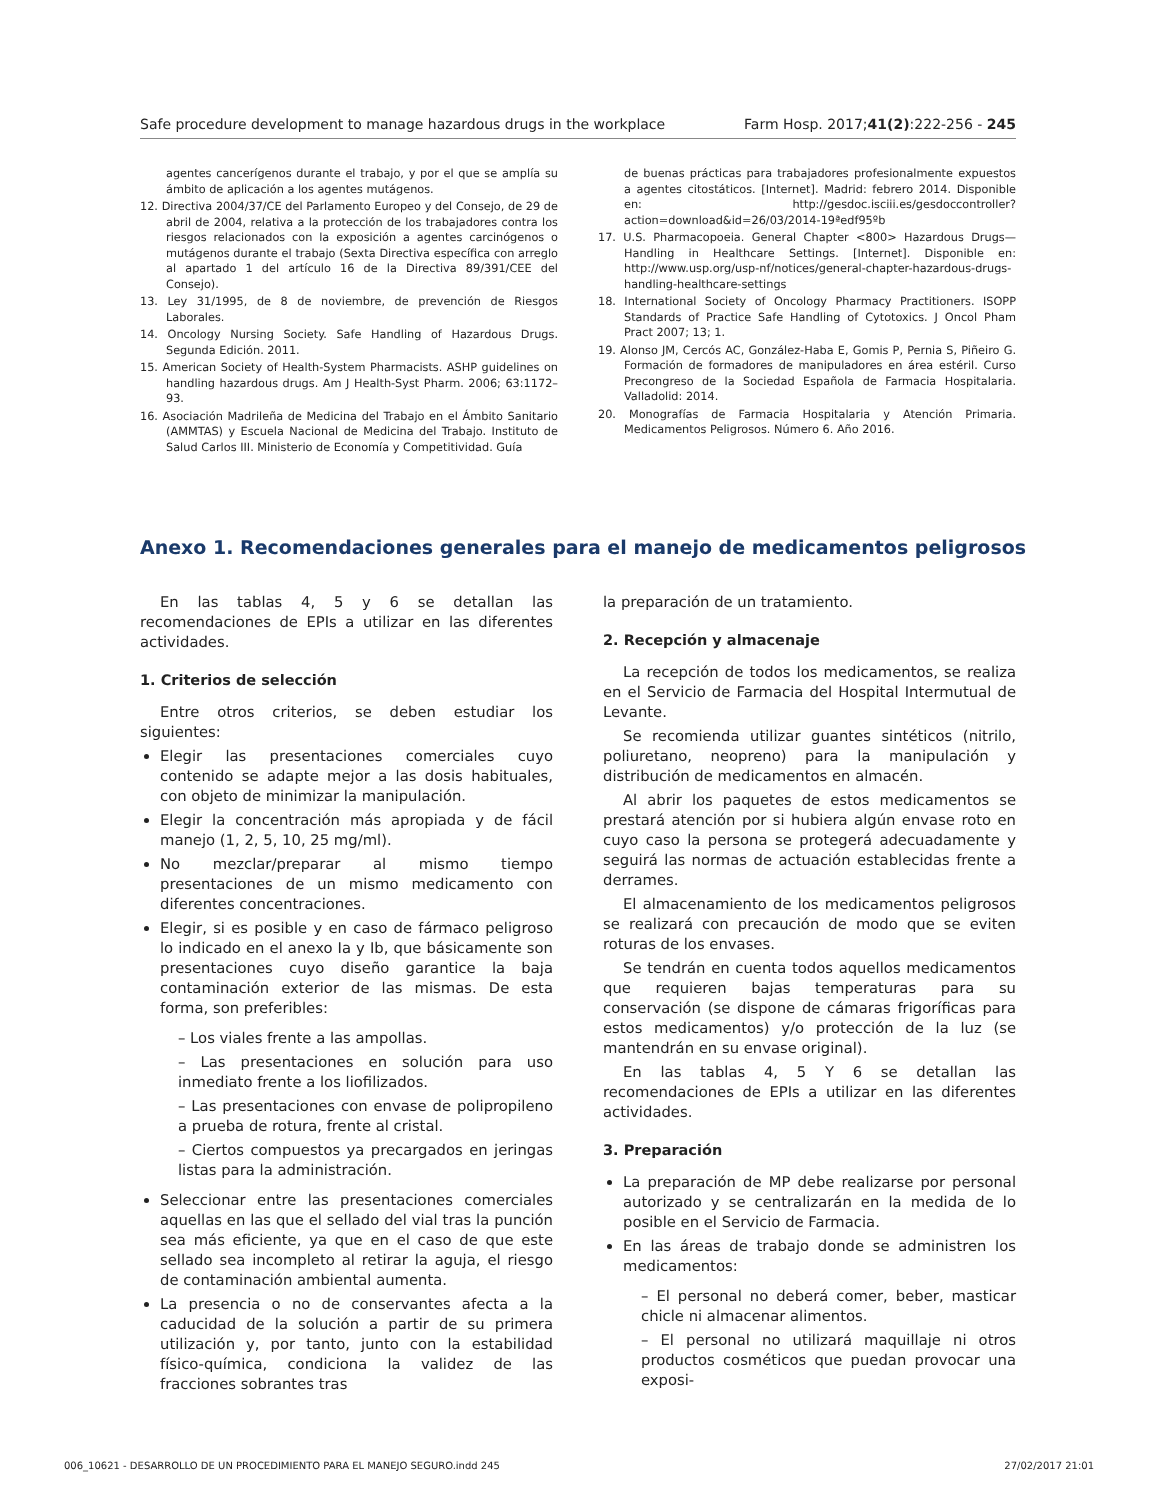Safe procedure development to manage hazardous drugs in the workplace Farm Hosp. 2017;41(2):222-256 - 245
agentes cancerígenos durante el trabajo, y por el que se amplía su ámbito de aplicación a los agentes mutágenos.
12. Directiva 2004/37/CE del Parlamento Europeo y del Consejo, de 29 de abril de 2004, relativa a la protección de los trabajadores contra los riesgos relacionados con la exposición a agentes carcinógenos o mutágenos durante el trabajo (Sexta Directiva específica con arreglo al apartado 1 del artículo 16 de la Directiva 89/391/CEE del Consejo).
13. Ley 31/1995, de 8 de noviembre, de prevención de Riesgos Laborales.
14. Oncology Nursing Society. Safe Handling of Hazardous Drugs. Segunda Edición. 2011.
15. American Society of Health-System Pharmacists. ASHP guidelines on handling hazardous drugs. Am J Health-Syst Pharm. 2006; 63:1172–93.
16. Asociación Madrileña de Medicina del Trabajo en el Ámbito Sanitario (AMMTAS) y Escuela Nacional de Medicina del Trabajo. Instituto de Salud Carlos III. Ministerio de Economía y Competitividad. Guía
de buenas prácticas para trabajadores profesionalmente expuestos a agentes citostáticos. [Internet]. Madrid: febrero 2014. Disponible en: http://gesdoc.isciii.es/gesdoccontroller?action=download&id=26/03/2014-19ªedf95ºb
17. U.S. Pharmacopoeia. General Chapter <800> Hazardous Drugs—Handling in Healthcare Settings. [Internet]. Disponible en: http://www.usp.org/usp-nf/notices/general-chapter-hazardous-drugs-handling-healthcare-settings
18. International Society of Oncology Pharmacy Practitioners. ISOPP Standards of Practice Safe Handling of Cytotoxics. J Oncol Pham Pract 2007; 13; 1.
19. Alonso JM, Cercós AC, González-Haba E, Gomis P, Pernia S, Piñeiro G. Formación de formadores de manipuladores en área estéril. Curso Precongreso de la Sociedad Española de Farmacia Hospitalaria. Valladolid: 2014.
20. Monografías de Farmacia Hospitalaria y Atención Primaria. Medicamentos Peligrosos. Número 6. Año 2016.
Anexo 1. Recomendaciones generales para el manejo de medicamentos peligrosos
En las tablas 4, 5 y 6 se detallan las recomendaciones de EPIs a utilizar en las diferentes actividades.
1. Criterios de selección
Entre otros criterios, se deben estudiar los siguientes:
Elegir las presentaciones comerciales cuyo contenido se adapte mejor a las dosis habituales, con objeto de minimizar la manipulación.
Elegir la concentración más apropiada y de fácil manejo (1, 2, 5, 10, 25 mg/ml).
No mezclar/preparar al mismo tiempo presentaciones de un mismo medicamento con diferentes concentraciones.
Elegir, si es posible y en caso de fármaco peligroso lo indicado en el anexo Ia y Ib, que básicamente son presentaciones cuyo diseño garantice la baja contaminación exterior de las mismas. De esta forma, son preferibles:
– Los viales frente a las ampollas.
– Las presentaciones en solución para uso inmediato frente a los liofilizados.
– Las presentaciones con envase de polipropileno a prueba de rotura, frente al cristal.
– Ciertos compuestos ya precargados en jeringas listas para la administración.
Seleccionar entre las presentaciones comerciales aquellas en las que el sellado del vial tras la punción sea más eficiente, ya que en el caso de que este sellado sea incompleto al retirar la aguja, el riesgo de contaminación ambiental aumenta.
La presencia o no de conservantes afecta a la caducidad de la solución a partir de su primera utilización y, por tanto, junto con la estabilidad físico-química, condiciona la validez de las fracciones sobrantes tras
la preparación de un tratamiento.
2. Recepción y almacenaje
La recepción de todos los medicamentos, se realiza en el Servicio de Farmacia del Hospital Intermutual de Levante.
Se recomienda utilizar guantes sintéticos (nitrilo, poliuretano, neopreno) para la manipulación y distribución de medicamentos en almacén.
Al abrir los paquetes de estos medicamentos se prestará atención por si hubiera algún envase roto en cuyo caso la persona se protegerá adecuadamente y seguirá las normas de actuación establecidas frente a derrames.
El almacenamiento de los medicamentos peligrosos se realizará con precaución de modo que se eviten roturas de los envases.
Se tendrán en cuenta todos aquellos medicamentos que requieren bajas temperaturas para su conservación (se dispone de cámaras frigoríficas para estos medicamentos) y/o protección de la luz (se mantendrán en su envase original).
En las tablas 4, 5 Y 6 se detallan las recomendaciones de EPIs a utilizar en las diferentes actividades.
3. Preparación
La preparación de MP debe realizarse por personal autorizado y se centralizarán en la medida de lo posible en el Servicio de Farmacia.
En las áreas de trabajo donde se administren los medicamentos:
– El personal no deberá comer, beber, masticar chicle ni almacenar alimentos.
– El personal no utilizará maquillaje ni otros productos cosméticos que puedan provocar una exposi-
006_10621 - DESARROLLO DE UN PROCEDIMIENTO PARA EL MANEJO SEGURO.indd 245 27/02/2017 21:01